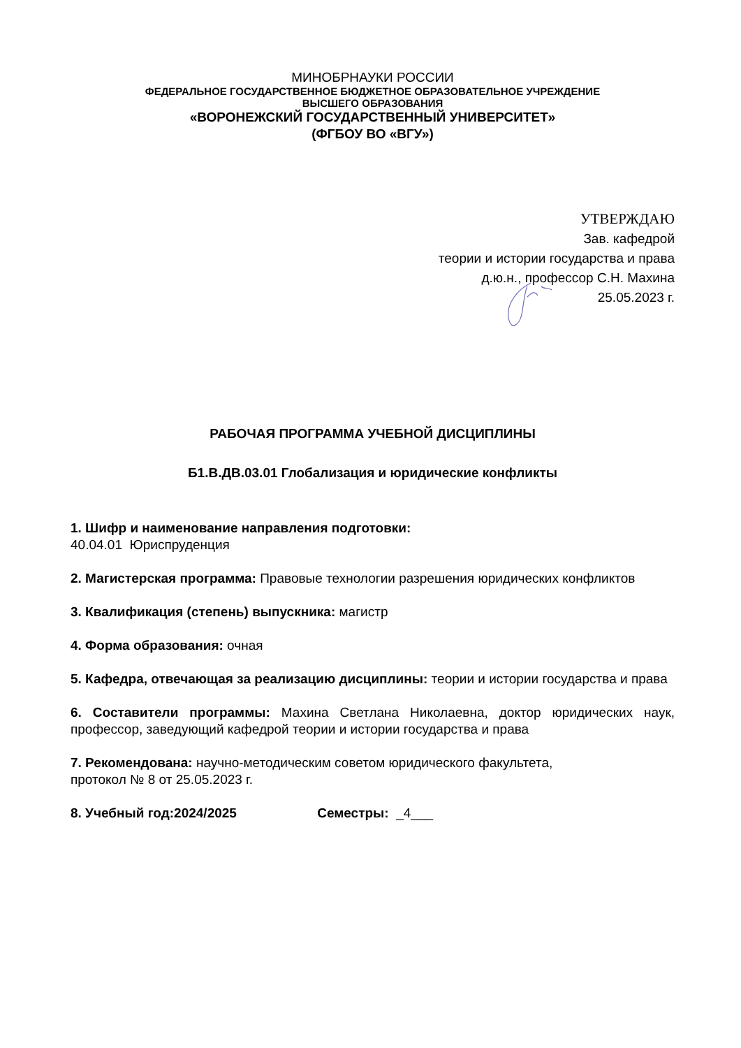МИНОБРНАУКИ РОССИИ
ФЕДЕРАЛЬНОЕ ГОСУДАРСТВЕННОЕ БЮДЖЕТНОЕ ОБРАЗОВАТЕЛЬНОЕ УЧРЕЖДЕНИЕ
ВЫСШЕГО ОБРАЗОВАНИЯ
«ВОРОНЕЖСКИЙ ГОСУДАРСТВЕННЫЙ УНИВЕРСИТЕТ»
(ФГБОУ ВО «ВГУ»)
УТВЕРЖДАЮ
Зав. кафедрой
теории и истории государства и права
д.ю.н., профессор С.Н. Махина
25.05.2023 г.
РАБОЧАЯ ПРОГРАММА УЧЕБНОЙ ДИСЦИПЛИНЫ
Б1.В.ДВ.03.01 Глобализация и юридические конфликты
1. Шифр и наименование направления подготовки:
40.04.01 Юриспруденция
2. Магистерская программа: Правовые технологии разрешения юридических конфликтов
3. Квалификация (степень) выпускника: магистр
4. Форма образования: очная
5. Кафедра, отвечающая за реализацию дисциплины: теории и истории государства и права
6. Составители программы: Махина Светлана Николаевна, доктор юридических наук, профессор, заведующий кафедрой теории и истории государства и права
7. Рекомендована: научно-методическим советом юридического факультета,
протокол № 8 от 25.05.2023 г.
8. Учебный год:2024/2025 Семестры: _4___